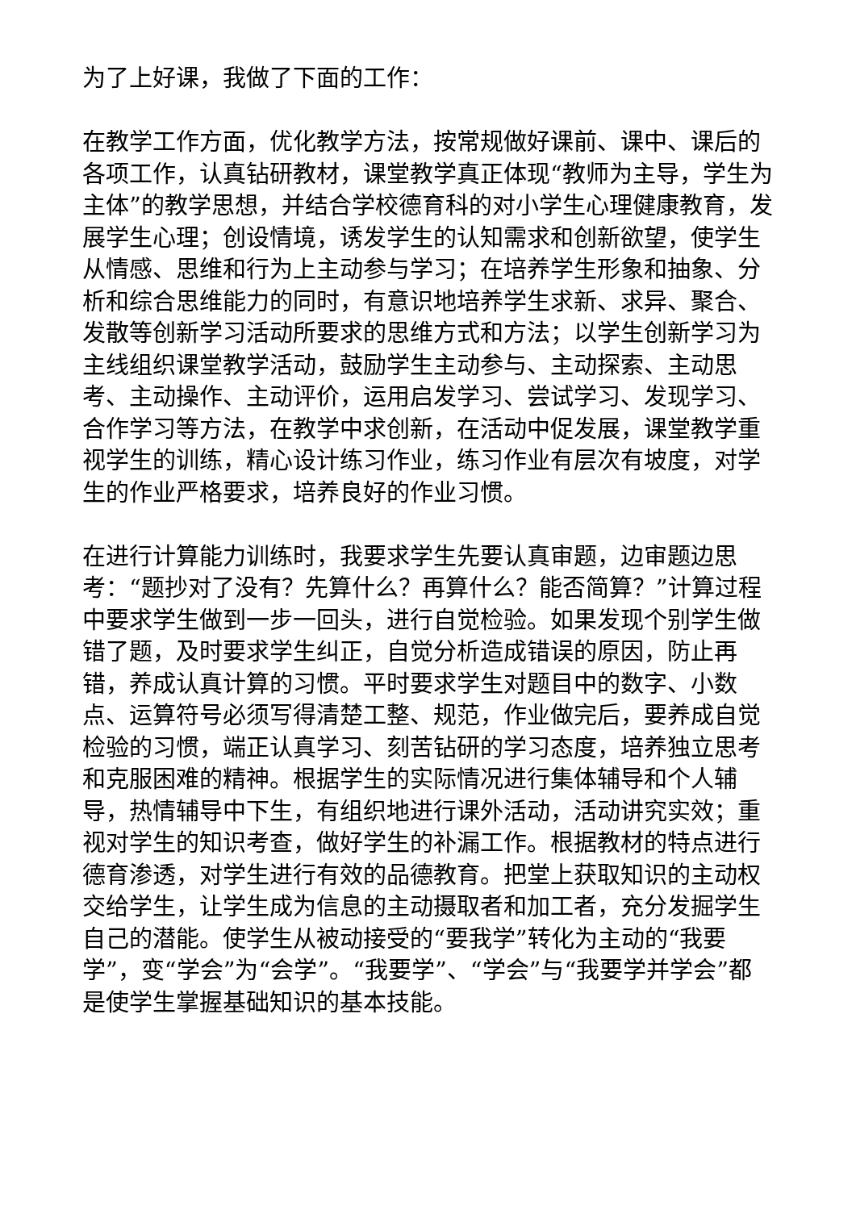为了上好课，我做了下面的工作：
在教学工作方面，优化教学方法，按常规做好课前、课中、课后的各项工作，认真钻研教材，课堂教学真正体现“教师为主导，学生为主体”的教学思想，并结合学校德育科的对小学生心理健康教育，发展学生心理；创设情境，诱发学生的认知需求和创新欲望，使学生从情感、思维和行为上主动参与学习；在培养学生形象和抽象、分析和综合思维能力的同时，有意识地培养学生求新、求异、聚合、发散等创新学习活动所要求的思维方式和方法；以学生创新学习为主线组织课堂教学活动，鼓励学生主动参与、主动探索、主动思考、主动操作、主动评价，运用启发学习、尝试学习、发现学习、合作学习等方法，在教学中求创新，在活动中促发展，课堂教学重视学生的训练，精心设计练习作业，练习作业有层次有坡度，对学生的作业严格要求，培养良好的作业习惯。
在进行计算能力训练时，我要求学生先要认真审题，边审题边思考：“题抄对了没有？先算什么？再算什么？能否简算？”计算过程中要求学生做到一步一回头，进行自觉检验。如果发现个别学生做错了题，及时要求学生纠正，自觉分析造成错误的原因，防止再错，养成认真计算的习惯。平时要求学生对题目中的数字、小数点、运算符号必须写得清楚工整、规范，作业做完后，要养成自觉检验的习惯，端正认真学习、刻苦钻研的学习态度，培养独立思考和克服困难的精神。根据学生的实际情况进行集体辅导和个人辅导，热情辅导中下生，有组织地进行课外活动，活动讲究实效；重视对学生的知识考查，做好学生的补漏工作。根据教材的特点进行德育渗透，对学生进行有效的品德教育。把堂上获取知识的主动权交给学生，让学生成为信息的主动摄取者和加工者，充分发掘学生自己的潜能。使学生从被动接受的“要我学”转化为主动的“我要学”，变“学会”为“会学”。“我要学”、“学会”与“我要学并学会”都是使学生掌握基础知识的基本技能。